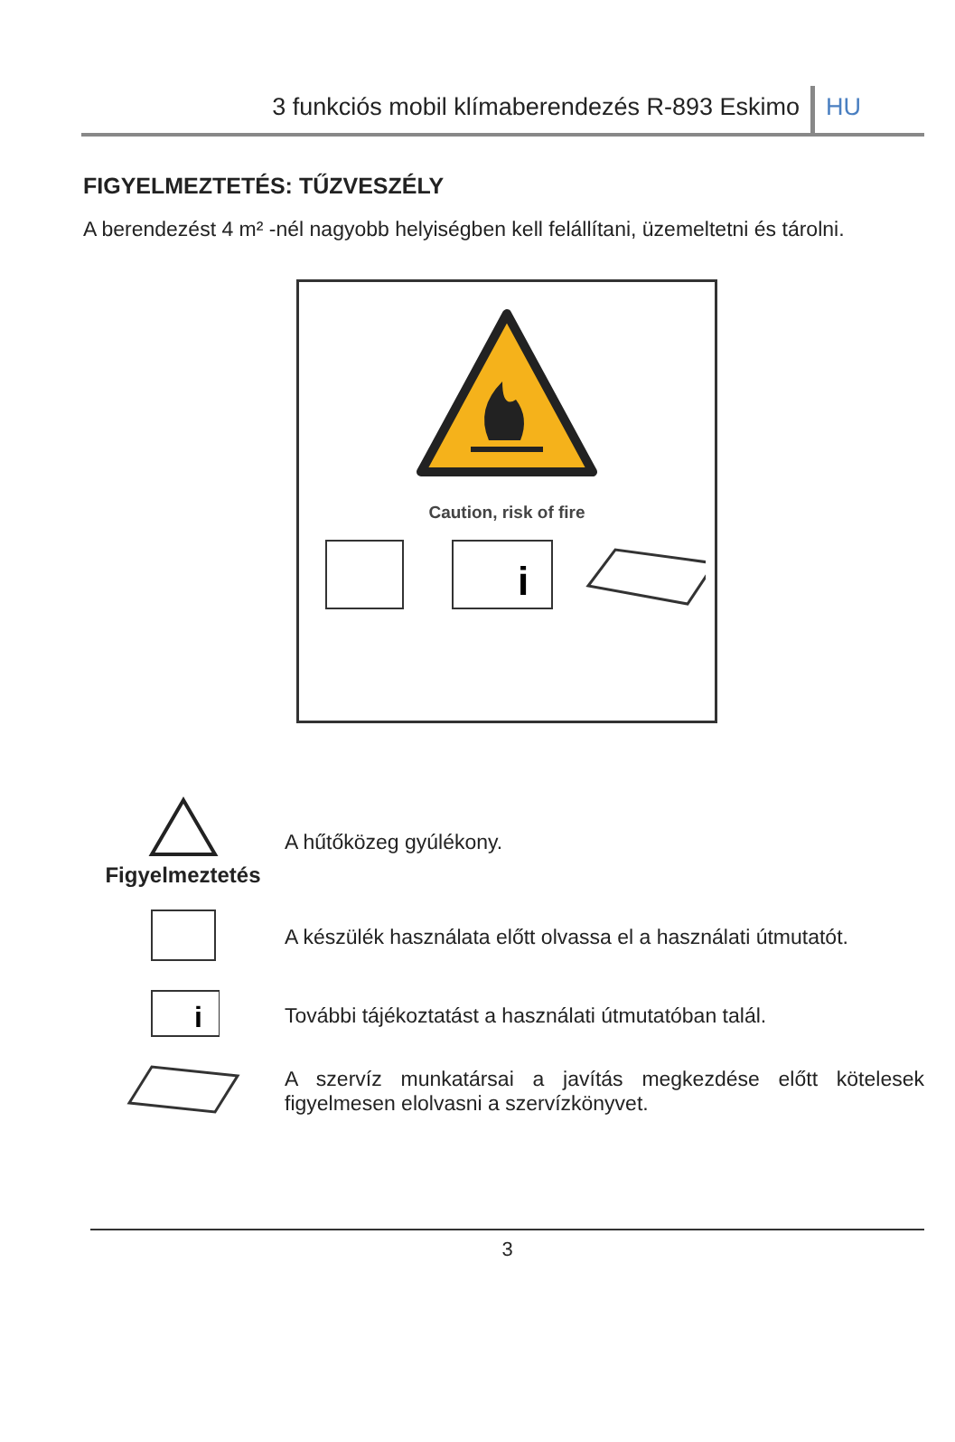3 funkciós mobil klímaberendezés R-893 Eskimo
HU
FIGYELMEZTETÉS: TŰZVESZÉLY
A berendezést 4 m² -nél nagyobb helyiségben kell felállítani, üzemeltetni és tárolni.
Caution, risk of fire
i
Figyelmeztetés A hűtőközeg gyúlékony.
A készülék használata előtt olvassa el a használati útmutatót.
i
További tájékoztatást a használati útmutatóban talál.
A szervíz munkatársai a javítás megkezdése előtt kötelesek figyelmesen elolvasni a szervízkönyvet.
3